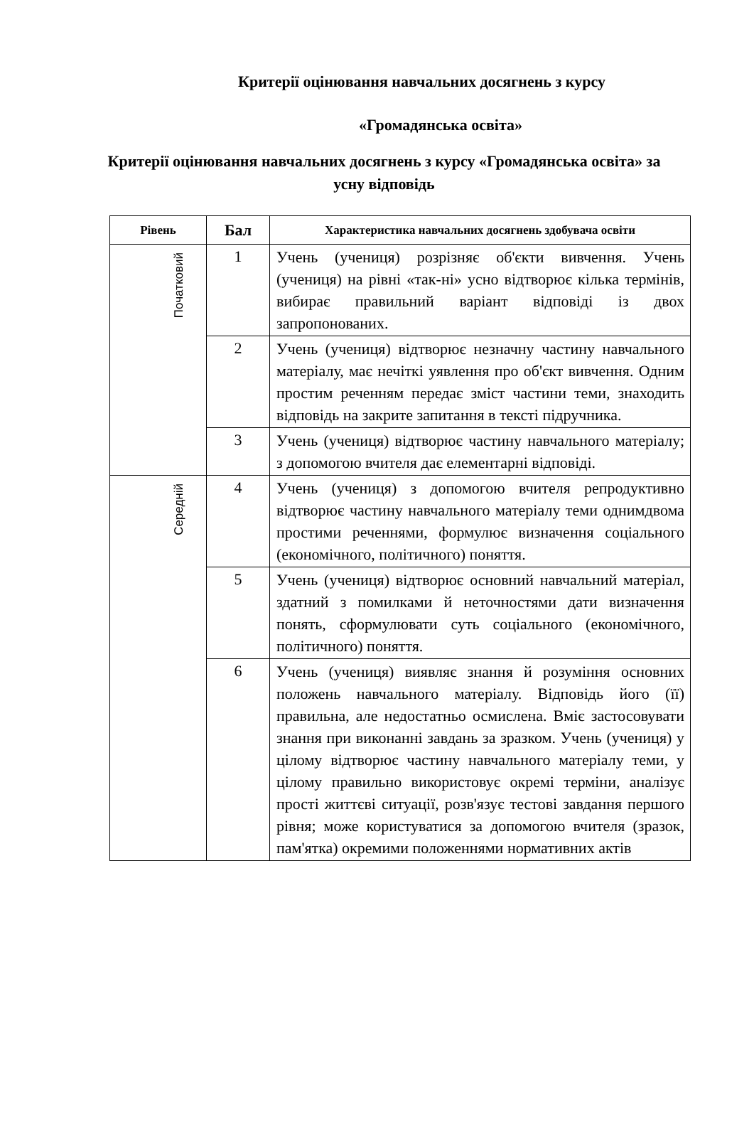Критерії оцінювання навчальних досягнень з курсу
«Громадянська освіта»
Критерії оцінювання навчальних досягнень з курсу «Громадянська освіта» за усну відповідь
| Рівень | Бал | Характеристика навчальних досягнень здобувача освіти |
| --- | --- | --- |
| Початковий | 1 | Учень (учениця) розрізняє об'єкти вивчення. Учень (учениця) на рівні «так-ні» усно відтворює кілька термінів, вибирає правильний варіант відповіді із двох запропонованих. |
| | 2 | Учень (учениця) відтворює незначну частину навчального матеріалу, має нечіткі уявлення про об'єкт вивчення. Одним простим реченням передає зміст частини теми, знаходить відповідь на закрите запитання в тексті підручника. |
| | 3 | Учень (учениця) відтворює частину навчального матеріалу; з допомогою вчителя дає елементарні відповіді. |
| Середній | 4 | Учень (учениця) з допомогою вчителя репродуктивно відтворює частину навчального матеріалу теми однимдвома простими реченнями, формулює визначення соціального (економічного, політичного) поняття. |
| | 5 | Учень (учениця) відтворює основний навчальний матеріал, здатний з помилками й неточностями дати визначення понять, сформулювати суть соціального (економічного, політичного) поняття. |
| | 6 | Учень (учениця) виявляє знання й розуміння основних положень навчального матеріалу. Відповідь його (її) правильна, але недостатньо осмислена. Вміє застосовувати знання при виконанні завдань за зразком. Учень (учениця) у цілому відтворює частину навчального матеріалу теми, у цілому правильно використовує окремі терміни, аналізує прості життєві ситуації, розв'язує тестові завдання першого рівня; може користуватися за допомогою вчителя (зразок, пам'ятка) окремими положеннями нормативних актів |